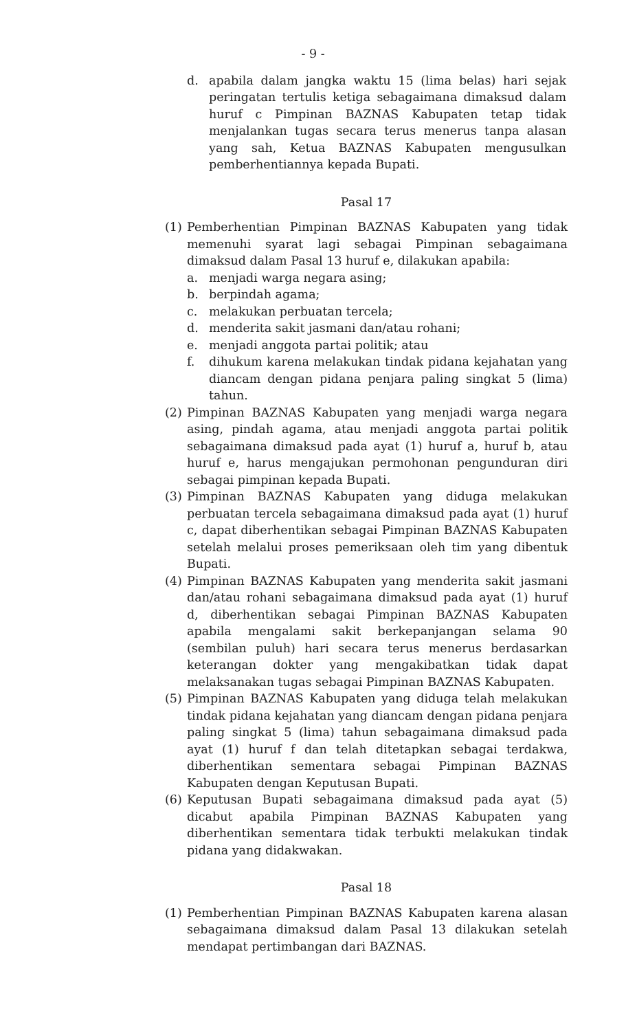- 9 -
d. apabila dalam jangka waktu 15 (lima belas) hari sejak peringatan tertulis ketiga sebagaimana dimaksud dalam huruf c Pimpinan BAZNAS Kabupaten tetap tidak menjalankan tugas secara terus menerus tanpa alasan yang sah, Ketua BAZNAS Kabupaten mengusulkan pemberhentiannya kepada Bupati.
Pasal 17
(1) Pemberhentian Pimpinan BAZNAS Kabupaten yang tidak memenuhi syarat lagi sebagai Pimpinan sebagaimana dimaksud dalam Pasal 13 huruf e, dilakukan apabila:
a. menjadi warga negara asing;
b. berpindah agama;
c. melakukan perbuatan tercela;
d. menderita sakit jasmani dan/atau rohani;
e. menjadi anggota partai politik; atau
f. dihukum karena melakukan tindak pidana kejahatan yang diancam dengan pidana penjara paling singkat 5 (lima) tahun.
(2) Pimpinan BAZNAS Kabupaten yang menjadi warga negara asing, pindah agama, atau menjadi anggota partai politik sebagaimana dimaksud pada ayat (1) huruf a, huruf b, atau huruf e, harus mengajukan permohonan pengunduran diri sebagai pimpinan kepada Bupati.
(3) Pimpinan BAZNAS Kabupaten yang diduga melakukan perbuatan tercela sebagaimana dimaksud pada ayat (1) huruf c, dapat diberhentikan sebagai Pimpinan BAZNAS Kabupaten setelah melalui proses pemeriksaan oleh tim yang dibentuk Bupati.
(4) Pimpinan BAZNAS Kabupaten yang menderita sakit jasmani dan/atau rohani sebagaimana dimaksud pada ayat (1) huruf d, diberhentikan sebagai Pimpinan BAZNAS Kabupaten apabila mengalami sakit berkepanjangan selama 90 (sembilan puluh) hari secara terus menerus berdasarkan keterangan dokter yang mengakibatkan tidak dapat melaksanakan tugas sebagai Pimpinan BAZNAS Kabupaten.
(5) Pimpinan BAZNAS Kabupaten yang diduga telah melakukan tindak pidana kejahatan yang diancam dengan pidana penjara paling singkat 5 (lima) tahun sebagaimana dimaksud pada ayat (1) huruf f dan telah ditetapkan sebagai terdakwa, diberhentikan sementara sebagai Pimpinan BAZNAS Kabupaten dengan Keputusan Bupati.
(6) Keputusan Bupati sebagaimana dimaksud pada ayat (5) dicabut apabila Pimpinan BAZNAS Kabupaten yang diberhentikan sementara tidak terbukti melakukan tindak pidana yang didakwakan.
Pasal 18
(1) Pemberhentian Pimpinan BAZNAS Kabupaten karena alasan sebagaimana dimaksud dalam Pasal 13 dilakukan setelah mendapat pertimbangan dari BAZNAS.